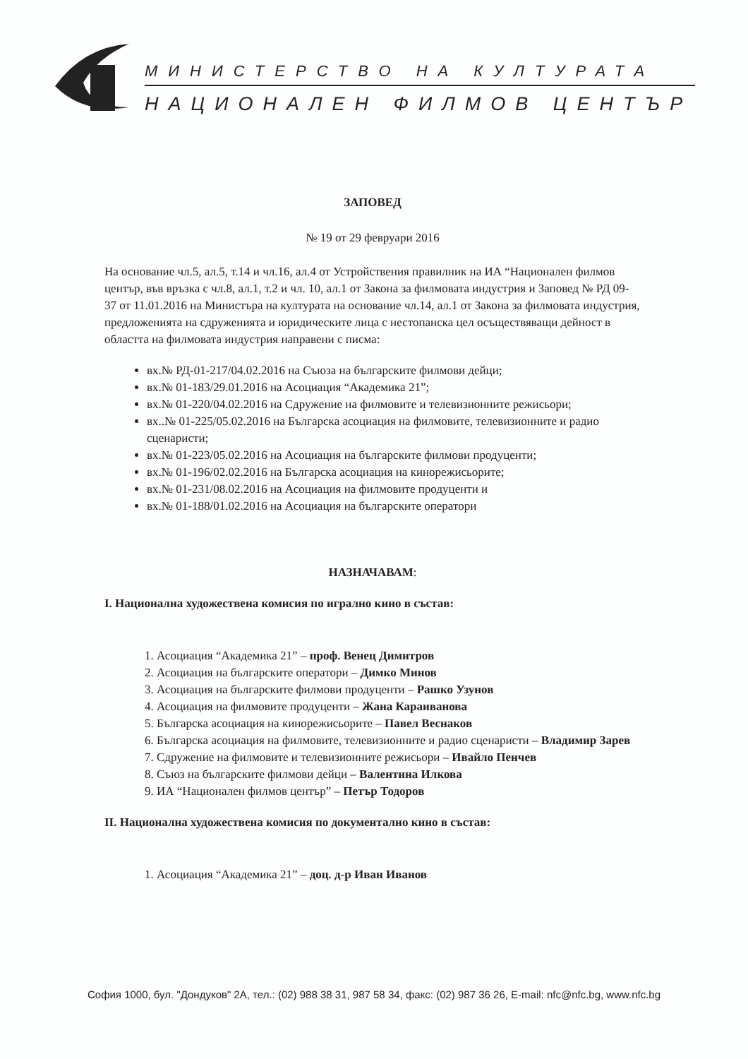МИНИСТЕРСТВО НА КУЛТУРАТА
НАЦИОНАЛЕН ФИЛМОВ ЦЕНТЪР
ЗАПОВЕД
№ 19 от 29 февруари 2016
На основание чл.5, ал.5, т.14 и чл.16, ал.4 от Устройствения правилник на ИА “Национален филмов център, във връзка с чл.8, ал.1, т.2 и чл. 10, ал.1 от Закона за филмовата индустрия и Заповед № РД 09-37 от 11.01.2016 на Министъра на културата на основание чл.14, ал.1 от Закона за филмовата индустрия, предложенията на сдруженията и юридическите лица с нестопанска цел осъществяващи дейност в областта на филмовата индустрия направени с писма:
вх.№ РД-01-217/04.02.2016 на Съюза на българските филмови дейци;
вх.№ 01-183/29.01.2016 на Асоциация “Академика 21”;
вх.№ 01-220/04.02.2016 на Сдружение на филмовите и телевизионните режисьори;
вх..№ 01-225/05.02.2016 на Българска асоциация на филмовите, телевизионните и радио сценаристи;
вх.№ 01-223/05.02.2016 на Асоциация на българските филмови продуценти;
вх.№ 01-196/02.02.2016 на Българска асоциация на кинорежисьорите;
вх.№ 01-231/08.02.2016 на Асоциация на филмовите продуценти и
вх.№ 01-188/01.02.2016 на Асоциация на българските оператори
НАЗНАЧАВАМ:
I. Национална художествена комисия по игрално кино в състав:
1. Асоциация “Академика 21” – проф. Венец Димитров
2. Асоциация на българските оператори – Димко Минов
3. Асоциация на българските филмови продуценти – Рашко Узунов
4. Асоциация на филмовите продуценти – Жана Караиванова
5. Българска асоциация на кинорежисьорите – Павел Веснаков
6. Българска асоциация на филмовите, телевизионните и радио сценаристи – Владимир Зарев
7. Сдружение на филмовите и телевизионните режисьори – Ивайло Пенчев
8. Съюз на българските филмови дейци – Валентина Илкова
9. ИА “Национален филмов център” – Петър Тодоров
II. Национална художествена комисия по документално кино в състав:
1. Асоциация “Академика 21” – доц. д-р Иван Иванов
София 1000, бул. "Дондуков" 2А, тел.: (02) 988 38 31, 987 58 34, факс: (02) 987 36 26, E-mail: nfc@nfc.bg, www.nfc.bg